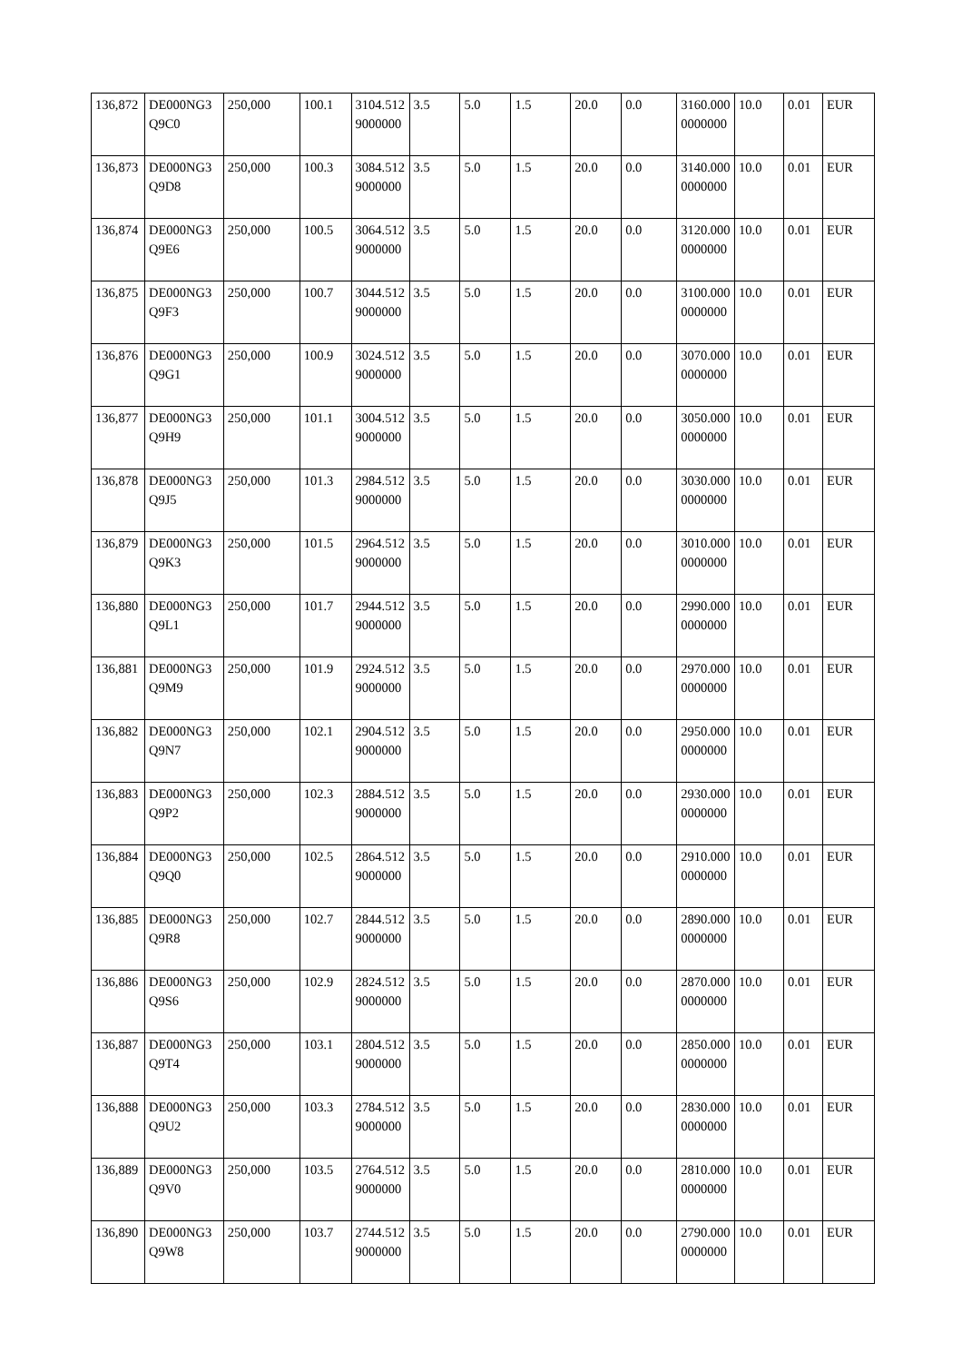| 136,872 | DE000NG3Q9C0 | 250,000 | 100.1 | 3104.5129000000 | 3.5 | 5.0 | 1.5 | 20.0 | 0.0 | 3160.0000000000 | 10.0 | 0.01 | EUR |
| 136,873 | DE000NG3Q9D8 | 250,000 | 100.3 | 3084.5129000000 | 3.5 | 5.0 | 1.5 | 20.0 | 0.0 | 3140.0000000000 | 10.0 | 0.01 | EUR |
| 136,874 | DE000NG3Q9E6 | 250,000 | 100.5 | 3064.5129000000 | 3.5 | 5.0 | 1.5 | 20.0 | 0.0 | 3120.0000000000 | 10.0 | 0.01 | EUR |
| 136,875 | DE000NG3Q9F3 | 250,000 | 100.7 | 3044.5129000000 | 3.5 | 5.0 | 1.5 | 20.0 | 0.0 | 3100.0000000000 | 10.0 | 0.01 | EUR |
| 136,876 | DE000NG3Q9G1 | 250,000 | 100.9 | 3024.5129000000 | 3.5 | 5.0 | 1.5 | 20.0 | 0.0 | 3070.0000000000 | 10.0 | 0.01 | EUR |
| 136,877 | DE000NG3Q9H9 | 250,000 | 101.1 | 3004.5129000000 | 3.5 | 5.0 | 1.5 | 20.0 | 0.0 | 3050.0000000000 | 10.0 | 0.01 | EUR |
| 136,878 | DE000NG3Q9J5 | 250,000 | 101.3 | 2984.5129000000 | 3.5 | 5.0 | 1.5 | 20.0 | 0.0 | 3030.0000000000 | 10.0 | 0.01 | EUR |
| 136,879 | DE000NG3Q9K3 | 250,000 | 101.5 | 2964.5129000000 | 3.5 | 5.0 | 1.5 | 20.0 | 0.0 | 3010.0000000000 | 10.0 | 0.01 | EUR |
| 136,880 | DE000NG3Q9L1 | 250,000 | 101.7 | 2944.5129000000 | 3.5 | 5.0 | 1.5 | 20.0 | 0.0 | 2990.0000000000 | 10.0 | 0.01 | EUR |
| 136,881 | DE000NG3Q9M9 | 250,000 | 101.9 | 2924.5129000000 | 3.5 | 5.0 | 1.5 | 20.0 | 0.0 | 2970.0000000000 | 10.0 | 0.01 | EUR |
| 136,882 | DE000NG3Q9N7 | 250,000 | 102.1 | 2904.5129000000 | 3.5 | 5.0 | 1.5 | 20.0 | 0.0 | 2950.0000000000 | 10.0 | 0.01 | EUR |
| 136,883 | DE000NG3Q9P2 | 250,000 | 102.3 | 2884.5129000000 | 3.5 | 5.0 | 1.5 | 20.0 | 0.0 | 2930.0000000000 | 10.0 | 0.01 | EUR |
| 136,884 | DE000NG3Q9Q0 | 250,000 | 102.5 | 2864.5129000000 | 3.5 | 5.0 | 1.5 | 20.0 | 0.0 | 2910.0000000000 | 10.0 | 0.01 | EUR |
| 136,885 | DE000NG3Q9R8 | 250,000 | 102.7 | 2844.5129000000 | 3.5 | 5.0 | 1.5 | 20.0 | 0.0 | 2890.0000000000 | 10.0 | 0.01 | EUR |
| 136,886 | DE000NG3Q9S6 | 250,000 | 102.9 | 2824.5129000000 | 3.5 | 5.0 | 1.5 | 20.0 | 0.0 | 2870.0000000000 | 10.0 | 0.01 | EUR |
| 136,887 | DE000NG3Q9T4 | 250,000 | 103.1 | 2804.5129000000 | 3.5 | 5.0 | 1.5 | 20.0 | 0.0 | 2850.0000000000 | 10.0 | 0.01 | EUR |
| 136,888 | DE000NG3Q9U2 | 250,000 | 103.3 | 2784.5129000000 | 3.5 | 5.0 | 1.5 | 20.0 | 0.0 | 2830.0000000000 | 10.0 | 0.01 | EUR |
| 136,889 | DE000NG3Q9V0 | 250,000 | 103.5 | 2764.5129000000 | 3.5 | 5.0 | 1.5 | 20.0 | 0.0 | 2810.0000000000 | 10.0 | 0.01 | EUR |
| 136,890 | DE000NG3Q9W8 | 250,000 | 103.7 | 2744.5129000000 | 3.5 | 5.0 | 1.5 | 20.0 | 0.0 | 2790.0000000000 | 10.0 | 0.01 | EUR |